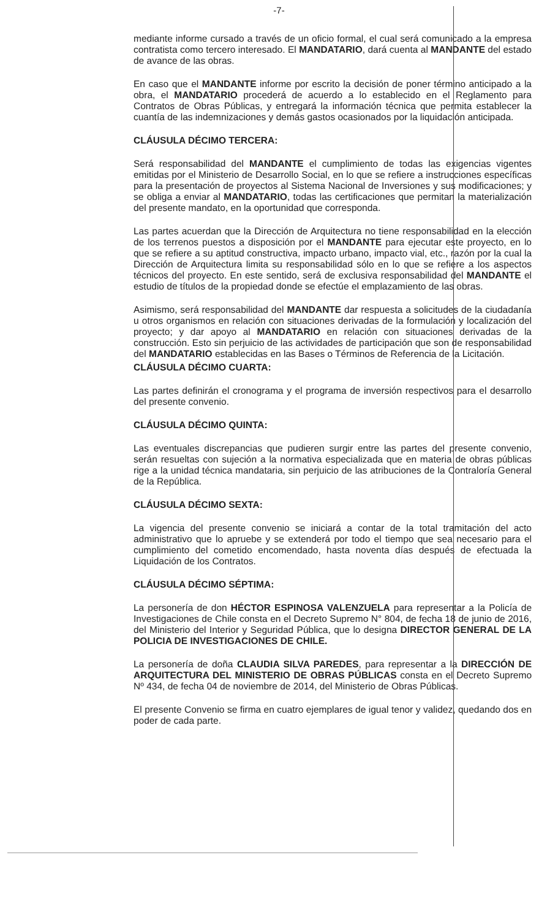-7-
mediante informe cursado a través de un oficio formal, el cual será comunicado a la empresa contratista como tercero interesado. El MANDATARIO, dará cuenta al MANDANTE del estado de avance de las obras.
En caso que el MANDANTE informe por escrito la decisión de poner término anticipado a la obra, el MANDATARIO procederá de acuerdo a lo establecido en el Reglamento para Contratos de Obras Públicas, y entregará la información técnica que permita establecer la cuantía de las indemnizaciones y demás gastos ocasionados por la liquidación anticipada.
CLÁUSULA DÉCIMO TERCERA:
Será responsabilidad del MANDANTE el cumplimiento de todas las exigencias vigentes emitidas por el Ministerio de Desarrollo Social, en lo que se refiere a instrucciones específicas para la presentación de proyectos al Sistema Nacional de Inversiones y sus modificaciones; y se obliga a enviar al MANDATARIO, todas las certificaciones que permitan la materialización del presente mandato, en la oportunidad que corresponda.
Las partes acuerdan que la Dirección de Arquitectura no tiene responsabilidad en la elección de los terrenos puestos a disposición por el MANDANTE para ejecutar este proyecto, en lo que se refiere a su aptitud constructiva, impacto urbano, impacto vial, etc., razón por la cual la Dirección de Arquitectura limita su responsabilidad sólo en lo que se refiere a los aspectos técnicos del proyecto. En este sentido, será de exclusiva responsabilidad del MANDANTE el estudio de títulos de la propiedad donde se efectúe el emplazamiento de las obras.
Asimismo, será responsabilidad del MANDANTE dar respuesta a solicitudes de la ciudadanía u otros organismos en relación con situaciones derivadas de la formulación y localización del proyecto; y dar apoyo al MANDATARIO en relación con situaciones derivadas de la construcción. Esto sin perjuicio de las actividades de participación que son de responsabilidad del MANDATARIO establecidas en las Bases o Términos de Referencia de la Licitación.
CLÁUSULA DÉCIMO CUARTA:
Las partes definirán el cronograma y el programa de inversión respectivos para el desarrollo del presente convenio.
CLÁUSULA DÉCIMO QUINTA:
Las eventuales discrepancias que pudieren surgir entre las partes del presente convenio, serán resueltas con sujeción a la normativa especializada que en materia de obras públicas rige a la unidad técnica mandataria, sin perjuicio de las atribuciones de la Contraloría General de la República.
CLÁUSULA DÉCIMO SEXTA:
La vigencia del presente convenio se iniciará a contar de la total tramitación del acto administrativo que lo apruebe y se extenderá por todo el tiempo que sea necesario para el cumplimiento del cometido encomendado, hasta noventa días después de efectuada la Liquidación de los Contratos.
CLÁUSULA DÉCIMO SÉPTIMA:
La personería de don HÉCTOR ESPINOSA VALENZUELA para representar a la Policía de Investigaciones de Chile consta en el Decreto Supremo N° 804, de fecha 18 de junio de 2016, del Ministerio del Interior y Seguridad Pública, que lo designa DIRECTOR GENERAL DE LA POLICIA DE INVESTIGACIONES DE CHILE.
La personería de doña CLAUDIA SILVA PAREDES, para representar a la DIRECCIÓN DE ARQUITECTURA DEL MINISTERIO DE OBRAS PÚBLICAS consta en el Decreto Supremo Nº 434, de fecha 04 de noviembre de 2014, del Ministerio de Obras Públicas.
El presente Convenio se firma en cuatro ejemplares de igual tenor y validez, quedando dos en poder de cada parte.